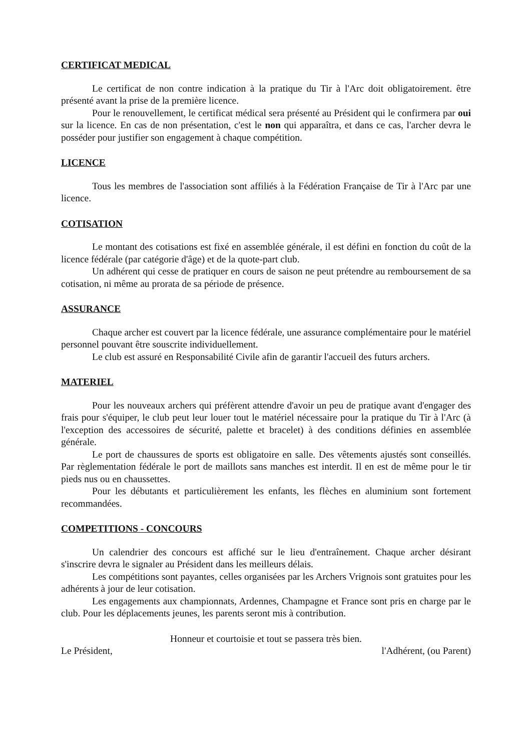CERTIFICAT MEDICAL
Le certificat de non contre indication à la pratique du Tir à l'Arc doit obligatoirement. être présenté avant la prise de la première licence.
Pour le renouvellement, le certificat médical sera présenté au Président qui le confirmera par oui sur la licence. En cas de non présentation, c'est le non qui apparaîtra, et dans ce cas, l'archer devra le posséder pour justifier son engagement à chaque compétition.
LICENCE
Tous les membres de l'association sont affiliés à la Fédération Française de Tir à l'Arc par une licence.
COTISATION
Le montant des cotisations est fixé en assemblée générale, il est défini en fonction du coût de la licence fédérale (par catégorie d'âge) et de la quote-part club.
Un adhérent qui cesse de pratiquer en cours de saison ne peut prétendre au remboursement de sa cotisation, ni même au prorata de sa période de présence.
ASSURANCE
Chaque archer est couvert par la licence fédérale, une assurance complémentaire pour le matériel personnel pouvant être souscrite individuellement.
Le club est assuré en Responsabilité Civile afin de garantir l'accueil des futurs archers.
MATERIEL
Pour les nouveaux archers qui préfèrent attendre d'avoir un peu de pratique avant d'engager des frais pour s'équiper, le club peut leur louer tout le matériel nécessaire pour la pratique du Tir à l'Arc (à l'exception des accessoires de sécurité, palette et bracelet) à des conditions définies en assemblée générale.
Le port de chaussures de sports est obligatoire en salle. Des vêtements ajustés sont conseillés. Par règlementation fédérale le port de maillots sans manches est interdit. Il en est de même pour le tir pieds nus ou en chaussettes.
Pour les débutants et particulièrement les enfants, les flèches en aluminium sont fortement recommandées.
COMPETITIONS - CONCOURS
Un calendrier des concours est affiché sur le lieu d'entraînement. Chaque archer désirant s'inscrire devra le signaler au Président dans les meilleurs délais.
Les compétitions sont payantes, celles organisées par les Archers Vrignois sont gratuites pour les adhérents à jour de leur cotisation.
Les engagements aux championnats, Ardennes, Champagne et France sont pris en charge par le club. Pour les déplacements jeunes, les parents seront mis à contribution.
Honneur et courtoisie et tout se passera très bien.
Le Président, l'Adhérent, (ou Parent)